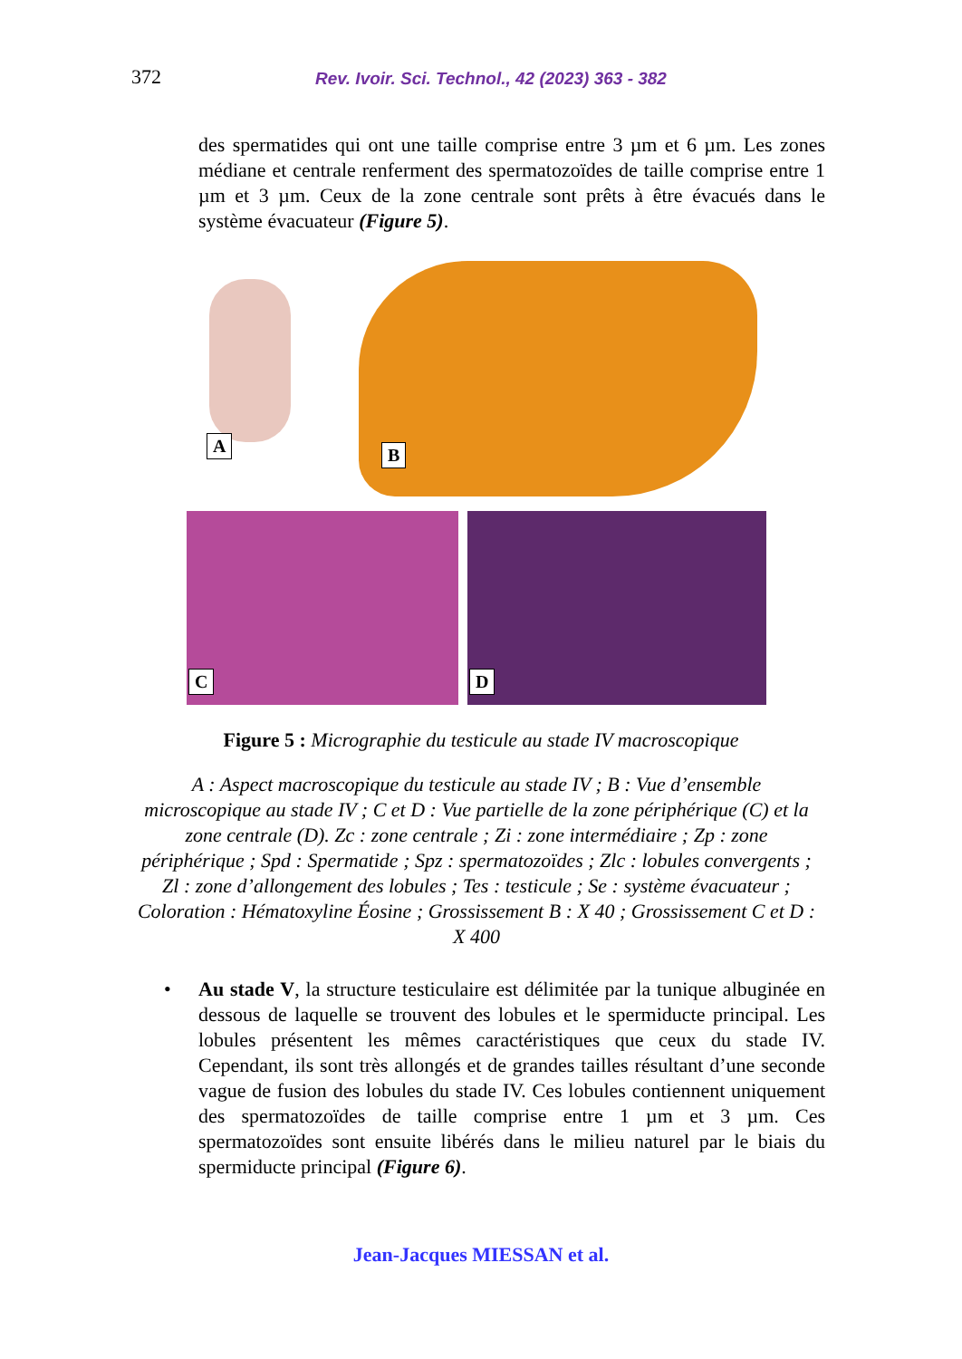372 Rev. Ivoir. Sci. Technol., 42 (2023) 363 - 382
des spermatides qui ont une taille comprise entre 3 µm et 6 µm. Les zones médiane et centrale renferment des spermatozoïdes de taille comprise entre 1 µm et 3 µm. Ceux de la zone centrale sont prêts à être évacués dans le système évacuateur (Figure 5).
A B
C D
Figure 5 : Micrographie du testicule au stade IV macroscopique
A : Aspect macroscopique du testicule au stade IV ; B : Vue d’ensemble microscopique au stade IV ; C et D : Vue partielle de la zone périphérique (C) et la zone centrale (D). Zc : zone centrale ; Zi : zone intermédiaire ; Zp : zone périphérique ; Spd : Spermatide ; Spz : spermatozoïdes ; Zlc : lobules convergents ; Zl : zone d’allongement des lobules ; Tes : testicule ; Se : système évacuateur ; Coloration : Hématoxyline Éosine ; Grossissement B : X 40 ; Grossissement C et D : X 400
• Au stade V, la structure testiculaire est délimitée par la tunique albuginée en dessous de laquelle se trouvent des lobules et le spermiducte principal. Les lobules présentent les mêmes caractéristiques que ceux du stade IV. Cependant, ils sont très allongés et de grandes tailles résultant d’une seconde vague de fusion des lobules du stade IV. Ces lobules contiennent uniquement des spermatozoïdes de taille comprise entre 1 µm et 3 µm. Ces spermatozoïdes sont ensuite libérés dans le milieu naturel par le biais du spermiducte principal (Figure 6).
Jean-Jacques MIESSAN et al.